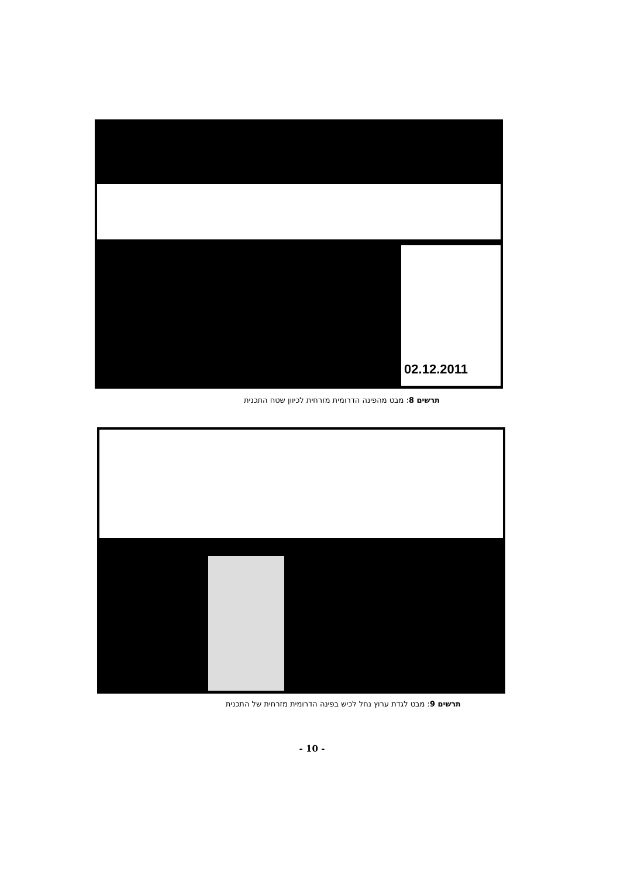02.12.2011
תרשים 8: מבט מהפינה הדרומית מזרחית לכיוון שטח התכנית
תרשים 9: מבט לגדת ערוץ נחל לכיש בפינה הדרומית מזרחית של התכנית
- 10 -